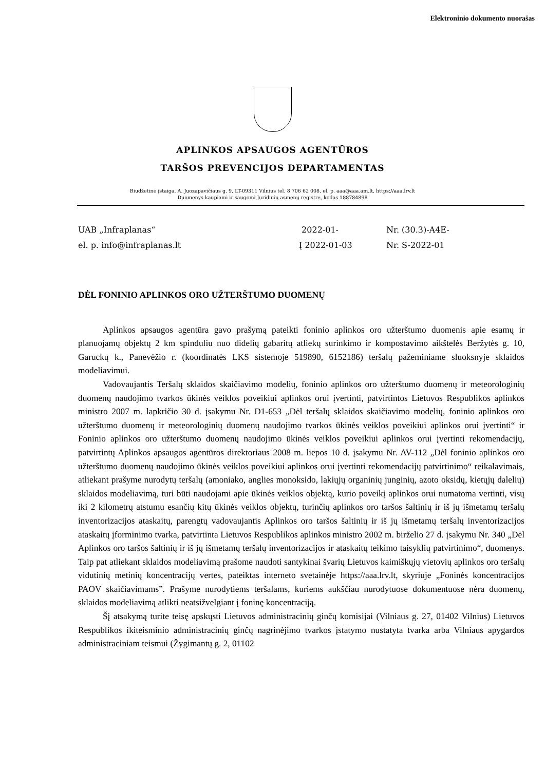Elektroninio dokumento nuorašas
APLINKOS APSAUGOS AGENTŪROS
TARŠOS PREVENCIJOS DEPARTAMENTAS
Biudžetinė įstaiga, A. Juozapavičiaus g. 9, LT-09311 Vilnius tel. 8 706 62 008, el. p. aaa@aaa.am.lt, https://aaa.lrv.lt
Duomenys kaupiami ir saugomi Juridinių asmenų registre, kodas 188784898
UAB „Infraplanas“
el. p. info@infraplanas.lt
2022-01-
Į 2022-01-03
Nr. (30.3)-A4E-
Nr. S-2022-01
DĖL FONINIO APLINKOS ORO UŽTERŠTUMO DUOMENŲ
Aplinkos apsaugos agentūra gavo prašymą pateikti foninio aplinkos oro užterštumo duomenis apie esamų ir planuojamų objektų 2 km spinduliu nuo didelių gabaritų atliekų surinkimo ir kompostavimo aikštelės Beržytės g. 10, Garuckų k., Panevėžio r. (koordinatės LKS sistemoje 519890, 6152186) teršalų pažeminiame sluoksnyje sklaidos modeliavimui.
Vadovaujantis Teršalų sklaidos skaičiavimo modelių, foninio aplinkos oro užterštumo duomenų ir meteorologinių duomenų naudojimo tvarkos ūkinės veiklos poveikiui aplinkos orui įvertinti, patvirtintos Lietuvos Respublikos aplinkos ministro 2007 m. lapkričio 30 d. įsakymu Nr. D1-653 „Dėl teršalų sklaidos skaičiavimo modelių, foninio aplinkos oro užterštumo duomenų ir meteorologinių duomenų naudojimo tvarkos ūkinės veiklos poveikiui aplinkos orui įvertinti“ ir Foninio aplinkos oro užterštumo duomenų naudojimo ūkinės veiklos poveikiui aplinkos orui įvertinti rekomendacijų, patvirtintų Aplinkos apsaugos agentūros direktoriaus 2008 m. liepos 10 d. įsakymu Nr. AV-112 „Dėl foninio aplinkos oro užterštumo duomenų naudojimo ūkinės veiklos poveikiui aplinkos orui įvertinti rekomendacijų patvirtinimo“ reikalavimais, atliekant prašyme nurodytų teršalų (amoniako, anglies monoksido, lakiųjų organinių junginių, azoto oksidų, kietųjų dalelių) sklaidos modeliavimą, turi būti naudojami apie ūkinės veiklos objektą, kurio poveikį aplinkos orui numatoma vertinti, visų iki 2 kilometrų atstumu esančių kitų ūkinės veiklos objektų, turinčių aplinkos oro taršos šaltinių ir iš jų išmetamų teršalų inventorizacijos ataskaitų, parengtų vadovaujantis Aplinkos oro taršos šaltinių ir iš jų išmetamų teršalų inventorizacijos ataskaitų įforminimo tvarka, patvirtinta Lietuvos Respublikos aplinkos ministro 2002 m. birželio 27 d. įsakymu Nr. 340 „Dėl Aplinkos oro taršos šaltinių ir iš jų išmetamų teršalų inventorizacijos ir ataskaitų teikimo taisyklių patvirtinimo“, duomenys. Taip pat atliekant sklaidos modeliavimą prašome naudoti santykinai švarių Lietuvos kaimiškųjų vietovių aplinkos oro teršalų vidutinių metinių koncentracijų vertes, pateiktas interneto svetainėje https://aaa.lrv.lt, skyriuje „Foninės koncentracijos PAOV skaičiavimams”. Prašyme nurodytiems teršalams, kuriems aukščiau nurodytuose dokumentuose nėra duomenų, sklaidos modeliavimą atlikti neatsižvelgiant į foninę koncentraciją.
Šį atsakymą turite teisę apskųsti Lietuvos administracinių ginčų komisijai (Vilniaus g. 27, 01402 Vilnius) Lietuvos Respublikos ikiteisminio administracinių ginčų nagrinėjimo tvarkos įstatymo nustatyta tvarka arba Vilniaus apygardos administraciniam teismui (Žygimantų g. 2, 01102